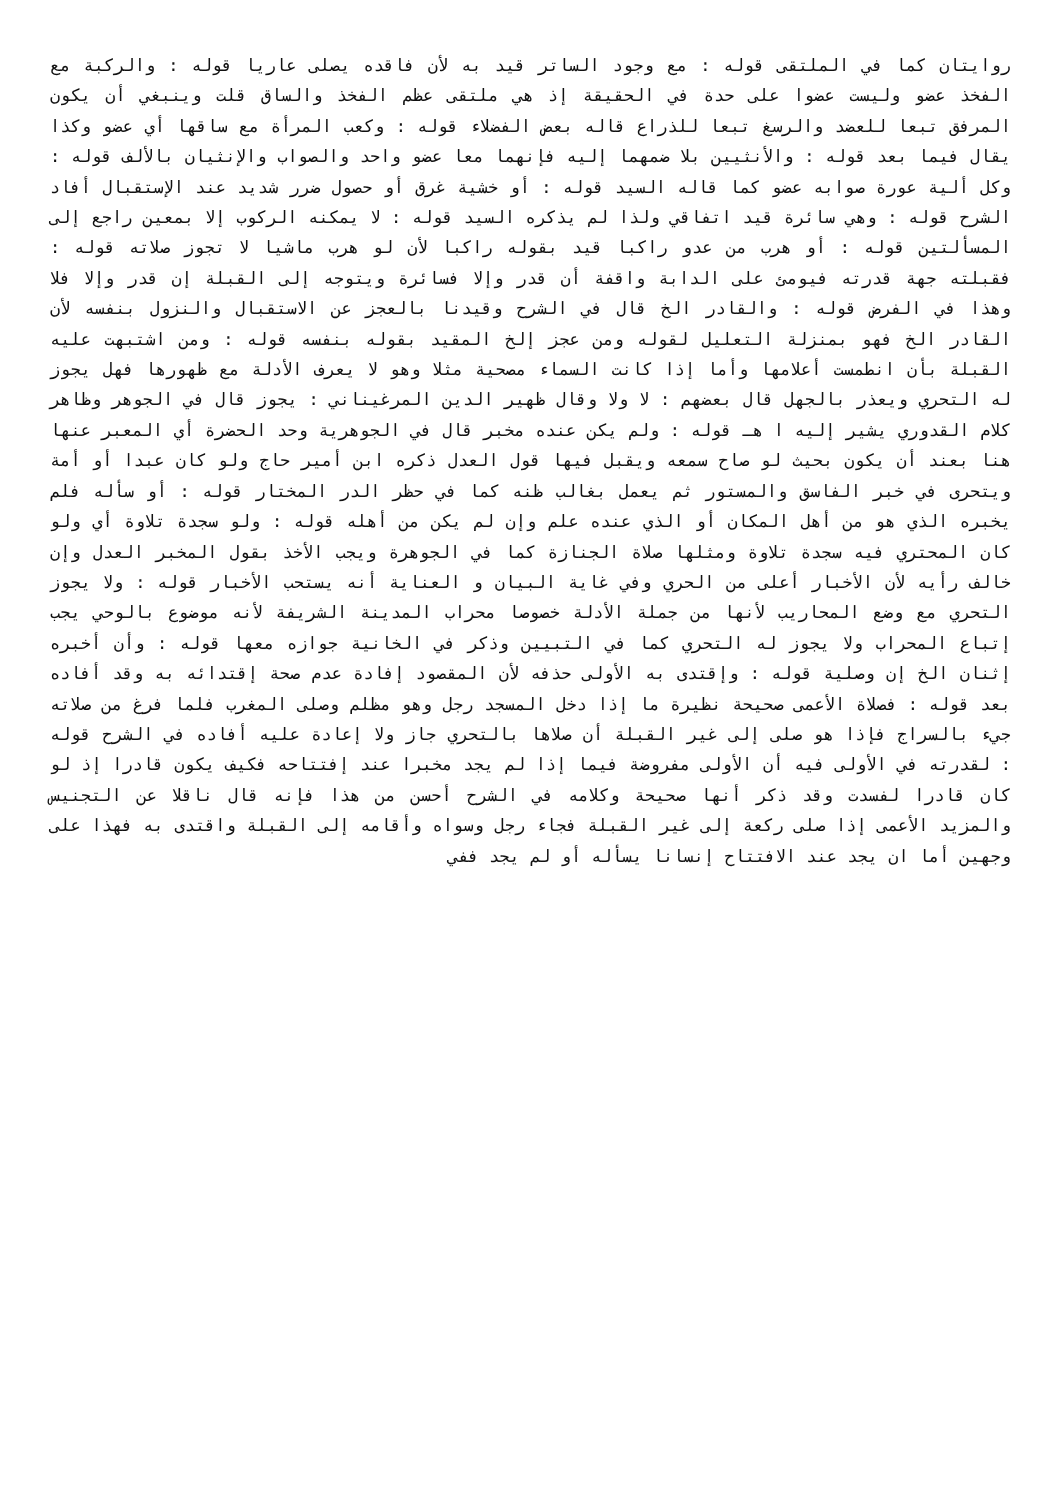روايتان كما في الملتقى قوله : مع وجود الساتر قيد به لأن فاقده يصلى عاريا قوله : والركبة مع الفخذ عضو وليست عضوا على حدة في الحقيقة إذ هي ملتقى عظم الفخذ والساق قلت وينبغي أن يكون المرفق تبعا للعضد والرسغ تبعا للذراع قاله بعض الفضلاء قوله : وكعب المرأة مع ساقها أي عضو وكذا يقال فيما بعد قوله : والأنثيين بلا ضمهما إليه فإنهما معا عضو واحد والصواب والإنثيان بالألف قوله : وكل ألية عورة صوابه عضو كما قاله السيد قوله : أو خشية غرق أو حصول ضرر شديد عند الإستقبال أفاد الشرح قوله : وهي سائرة قيد اتفاقي ولذا لم يذكره السيد قوله : لا يمكنه الركوب إلا بمعين راجع إلى المسألتين قوله : أو هرب من عدو راكبا قيد بقوله راكبا لأن لو هرب ماشيا لا تجوز صلاته قوله : فقبلته جهة قدرته فيومئ على الدابة واقفة أن قدر وإلا فسائرة ويتوجه إلى القبلة إن قدر وإلا فلا وهذا في الفرض قوله : والقادر الخ قال في الشرح وقيدنا بالعجز عن الاستقبال والنزول بنفسه لأن القادر الخ فهو بمنزلة التعليل لقوله ومن عجز إلخ المقيد بقوله بنفسه قوله : ومن اشتبهت عليه القبلة بأن انطمست أعلامها وأما إذا كانت السماء مصحية مثلا وهو لا يعرف الأدلة مع ظهورها فهل يجوز له التحري ويعذر بالجهل قال بعضهم : لا ولا وقال ظهير الدين المرغيناني : يجوز قال في الجوهر وظاهر كلام القدوري يشير إليه ا هـ قوله : ولم يكن عنده مخبر قال في الجوهرية وحد الحضرة أي المعبر عنها هنا بعند أن يكون بحيث لو صاح سمعه ويقبل فيها قول العدل ذكره ابن أمير حاج ولو كان عبدا أو أمة ويتحرى في خبر الفاسق والمستور ثم يعمل بغالب ظنه كما في حظر الدر المختار قوله : أو سأله فلم يخبره الذي هو من أهل المكان أو الذي عنده علم وإن لم يكن من أهله قوله : ولو سجدة تلاوة أي ولو كان المحتري فيه سجدة تلاوة ومثلها صلاة الجنازة كما في الجوهرة ويجب الأخذ بقول المخبر العدل وإن خالف رأيه لأن الأخبار أعلى من الحري وفي غاية البيان و العناية أنه يستحب الأخبار قوله : ولا يجوز التحري مع وضع المحاريب لأنها من جملة الأدلة خصوصا محراب المدينة الشريفة لأنه موضوع بالوحي يجب إتباع المحراب ولا يجوز له التحري كما في التبيين وذكر في الخانية جوازه معها قوله : وأن أخبره إثنان الخ إن وصلية قوله : وإقتدى به الأولى حذفه لأن المقصود إفادة عدم صحة إقتدائه به وقد أفاده بعد قوله : فصلاة الأعمى صحيحة نظيرة ما إذا دخل المسجد رجل وهو مظلم وصلى المغرب فلما فرغ من صلاته جيء بالسراج فإذا هو صلى إلى غير القبلة أن صلاها بالتحري جاز ولا إعادة عليه أفاده في الشرح قوله : لقدرته في الأولى فيه أن الأولى مفروضة فيما إذا لم يجد مخبرا عند إفتتاحه فكيف يكون قادرا إذ لو كان قادرا لفسدت وقد ذكر أنها صحيحة وكلامه في الشرح أحسن من هذا فإنه قال ناقلا عن التجنيس والمزيد الأعمى إذا صلى ركعة إلى غير القبلة فجاء رجل وسواه وأقامه إلى القبلة واقتدى به فهذا على وجهين أما ان يجد عند الافتتاح إنسانا يسأله أو لم يجد ففي